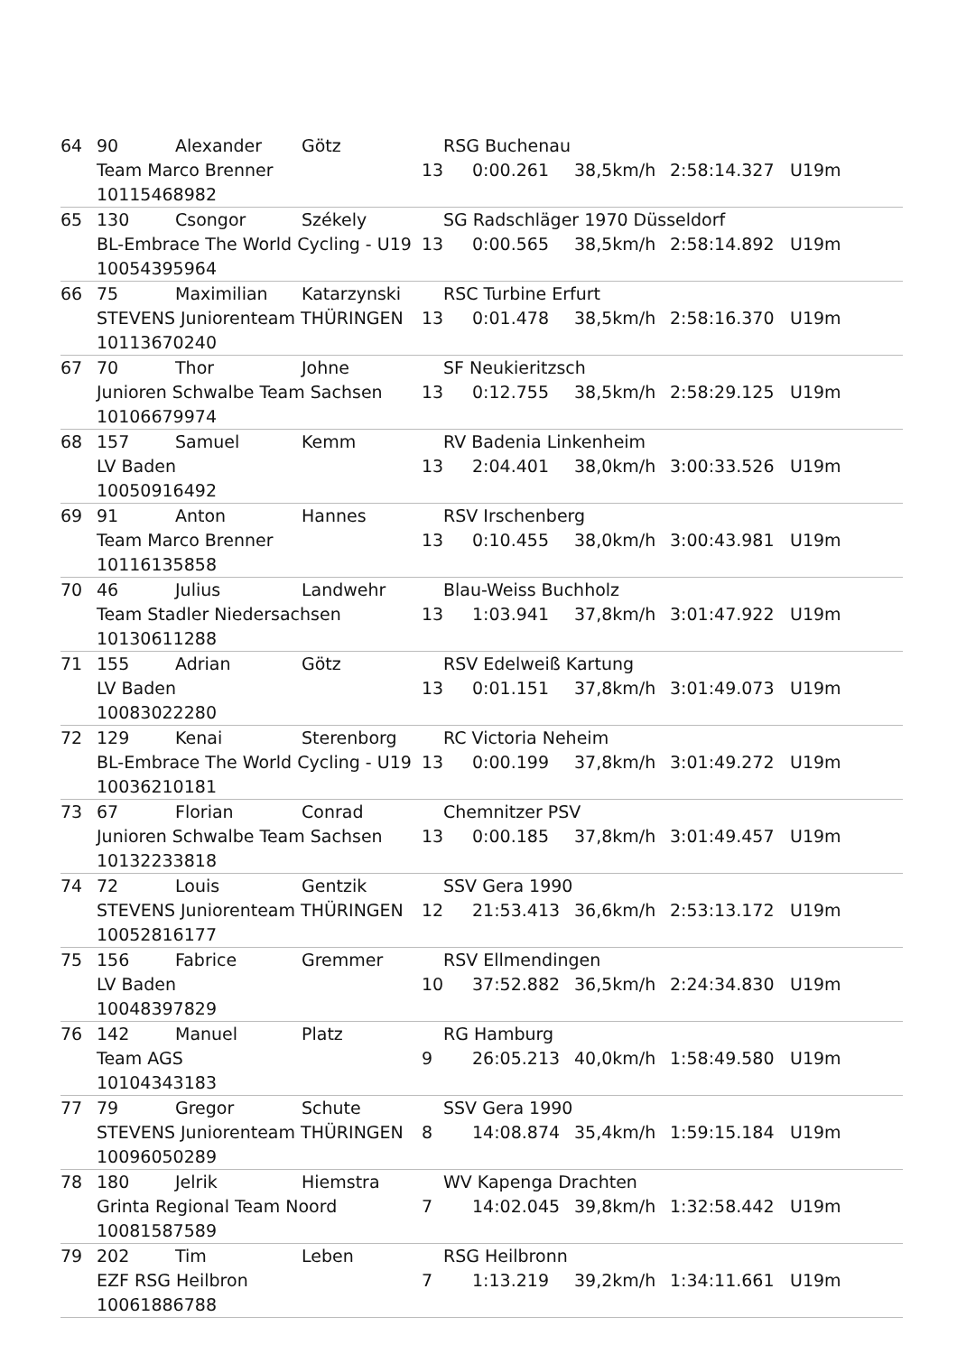64 90 Alexander Götz RSG Buchenau
Team Marco Brenner 13 0:00.261 38,5km/h 2:58:14.327 U19m
10115468982
65 130 Csongor Székely SG Radschläger 1970 Düsseldorf
BL-Embrace The World Cycling - U19 13 0:00.565 38,5km/h 2:58:14.892 U19m
10054395964
66 75 Maximilian Katarzynski RSC Turbine Erfurt
STEVENS Juniorenteam THÜRINGEN 13 0:01.478 38,5km/h 2:58:16.370 U19m
10113670240
67 70 Thor Johne SF Neukieritzsch
Junioren Schwalbe Team Sachsen 13 0:12.755 38,5km/h 2:58:29.125 U19m
10106679974
68 157 Samuel Kemm RV Badenia Linkenheim
LV Baden 13 2:04.401 38,0km/h 3:00:33.526 U19m
10050916492
69 91 Anton Hannes RSV Irschenberg
Team Marco Brenner 13 0:10.455 38,0km/h 3:00:43.981 U19m
10116135858
70 46 Julius Landwehr Blau-Weiss Buchholz
Team Stadler Niedersachsen 13 1:03.941 37,8km/h 3:01:47.922 U19m
10130611288
71 155 Adrian Götz RSV Edelweiß Kartung
LV Baden 13 0:01.151 37,8km/h 3:01:49.073 U19m
10083022280
72 129 Kenai Sterenborg RC Victoria Neheim
BL-Embrace The World Cycling - U19 13 0:00.199 37,8km/h 3:01:49.272 U19m
10036210181
73 67 Florian Conrad Chemnitzer PSV
Junioren Schwalbe Team Sachsen 13 0:00.185 37,8km/h 3:01:49.457 U19m
10132233818
74 72 Louis Gentzik SSV Gera 1990
STEVENS Juniorenteam THÜRINGEN 12 21:53.413 36,6km/h 2:53:13.172 U19m
10052816177
75 156 Fabrice Gremmer RSV Ellmendingen
LV Baden 10 37:52.882 36,5km/h 2:24:34.830 U19m
10048397829
76 142 Manuel Platz RG Hamburg
Team AGS 9 26:05.213 40,0km/h 1:58:49.580 U19m
10104343183
77 79 Gregor Schute SSV Gera 1990
STEVENS Juniorenteam THÜRINGEN 8 14:08.874 35,4km/h 1:59:15.184 U19m
10096050289
78 180 Jelrik Hiemstra WV Kapenga Drachten
Grinta Regional Team Noord 7 14:02.045 39,8km/h 1:32:58.442 U19m
10081587589
79 202 Tim Leben RSG Heilbronn
EZF RSG Heilbron 7 1:13.219 39,2km/h 1:34:11.661 U19m
10061886788